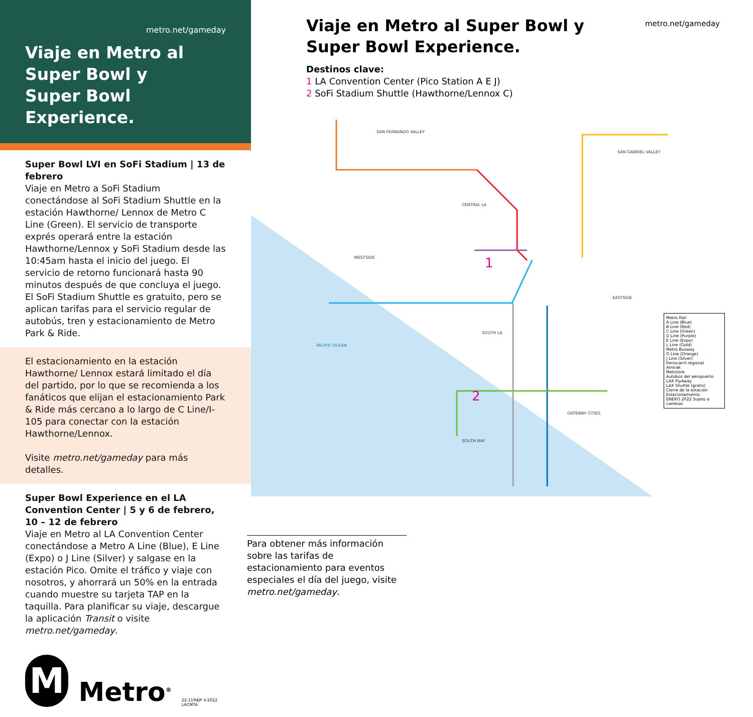metro.net/gameday
Viaje en Metro al
Super Bowl y
Super Bowl Experience.
Super Bowl LVI en SoFi Stadium | 13 de febrero
Viaje en Metro a SoFi Stadium conectándose al SoFi Stadium Shuttle en la estación Hawthorne/ Lennox de Metro C Line (Green). El servicio de transporte exprés operará entre la estación Hawthorne/Lennox y SoFi Stadium desde las 10:45am hasta el inicio del juego. El servicio de retorno funcionará hasta 90 minutos después de que concluya el juego. El SoFi Stadium Shuttle es gratuito, pero se aplican tarifas para el servicio regular de autobús, tren y estacionamiento de Metro Park & Ride.
El estacionamiento en la estación Hawthorne/ Lennox estará limitado el día del partido, por lo que se recomienda a los fanáticos que elijan el estacionamiento Park & Ride más cercano a lo largo de C Line/I-105 para conectar con la estación Hawthorne/Lennox.
Visite metro.net/gameday para más detalles.
Super Bowl Experience en el LA Convention Center | 5 y 6 de febrero, 10 – 12 de febrero
Viaje en Metro al LA Convention Center conectándose a Metro A Line (Blue), E Line (Expo) o J Line (Silver) y salgase en la estación Pico. Omite el tráfico y viaje con nosotros, y ahorrará un 50% en la entrada cuando muestre su tarjeta TAP en la taquilla. Para planificar su viaje, descargue la aplicación Transit o visite metro.net/gameday.
M
Metro<sup>®</sup>
22-1194JP ©2022 LACMTA
metro.net/gameday
Viaje en Metro al Super Bowl y
Super Bowl Experience.
Destinos clave:
1 LA Convention Center (Pico Station A E J)
2 SoFi Stadium Shuttle (Hawthorne/Lennox C)
SAN FERNANDO VALLEY
CENTRAL LA
WESTSIDE
SAN GABRIEL VALLEY
EASTSIDE
SOUTH LA
PACIFIC OCEAN
GATEWAY CITIES
SOUTH BAY
1
2
Para obtener más información sobre las tarifas de estacionamiento para eventos especiales el día del juego, visite metro.net/gameday.
Metro Rail
A Line (Blue)
B Line (Red)
C Line (Green)
D Line (Purple)
E Line (Expo)
L Line (Gold)
Metro Busway
G Line (Orange)
J Line (Silver)
Ferrocarril regional
Amtrak
Metrolink
Autobús del aeropuerto
LAX FlyAway
LAX Shuttle (gratis)
Cierre de la estación
Estacionamiento
ENERO 2022 Sujeto a cambios